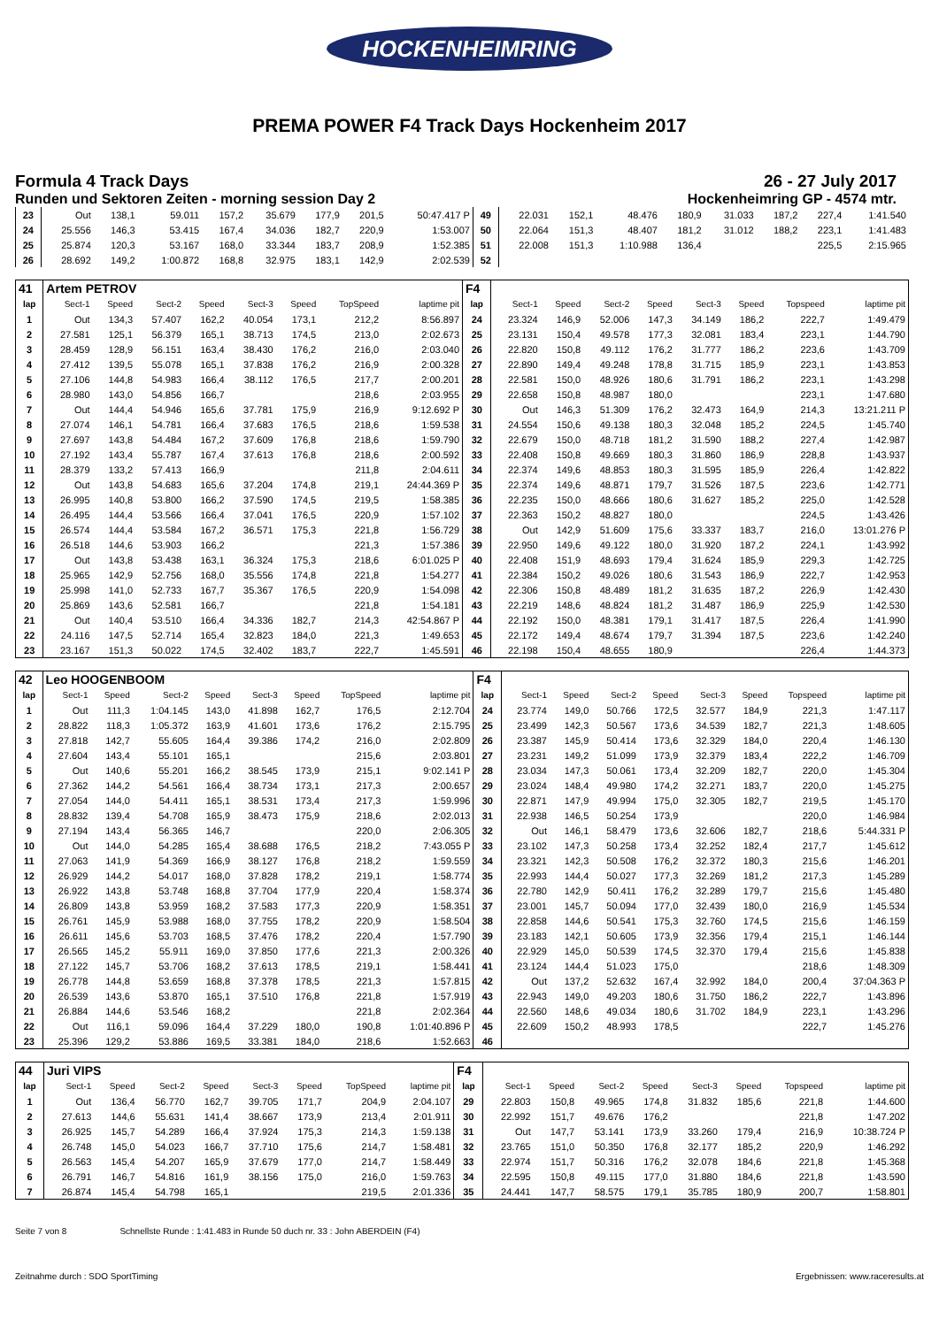HOCKENHEIMRING
PREMA POWER F4 Track Days Hockenheim 2017
Formula 4 Track Days 26 - 27 July 2017
Runden und Sektoren Zeiten - morning session Day 2 Hockenheimring GP - 4574 mtr.
| 23 | Out | 138,1 | 59.011 | 157,2 | 35.679 | 177,9 | 201,5 | 50:47.417 P | 49 | 22.031 | 152,1 | 48.476 | 180,9 | 31.033 | 187,2 | 227,4 | 1:41.540 |
| 24 | 25.556 | 146,3 | 53.415 | 167,4 | 34.036 | 182,7 | 220,9 | 1:53.007 | 50 | 22.064 | 151,3 | 48.407 | 181,2 | 31.012 | 188,2 | 223,1 | 1:41.483 |
| 25 | 25.874 | 120,3 | 53.167 | 168,0 | 33.344 | 183,7 | 208,9 | 1:52.385 | 51 | 22.008 | 151,3 | 1:10.988 | 136,4 | | | 225,5 | 2:15.965 |
| 26 | 28.692 | 149,2 | 1:00.872 | 168,8 | 32.975 | 183,1 | 142,9 | 2:02.539 | 52 | | | | | | | | |
| 41 | Artem PETROV | | | | | | | | F4 | | | | | | | | |
| lap | Sect-1 | Speed | Sect-2 | Speed | Sect-3 | Speed | TopSpeed | laptime pit | lap | Sect-1 | Speed | Sect-2 | Speed | Sect-3 | Speed | Topspeed | laptime pit |
| 1 | Out | 134,3 | 57.407 | 162,2 | 40.054 | 173,1 | 212,2 | 8:56.897 | 24 | 23.324 | 146,9 | 52.006 | 147,3 | 34.149 | 186,2 | 222,7 | 1:49.479 |
| 2 | 27.581 | 125,1 | 56.379 | 165,1 | 38.713 | 174,5 | 213,0 | 2:02.673 | 25 | 23.131 | 150,4 | 49.578 | 177,3 | 32.081 | 183,4 | 223,1 | 1:44.790 |
| 3 | 28.459 | 128,9 | 56.151 | 163,4 | 38.430 | 176,2 | 216,0 | 2:03.040 | 26 | 22.820 | 150,8 | 49.112 | 176,2 | 31.777 | 186,2 | 223,6 | 1:43.709 |
| 4 | 27.412 | 139,5 | 55.078 | 165,1 | 37.838 | 176,2 | 216,9 | 2:00.328 | 27 | 22.890 | 149,4 | 49.248 | 178,8 | 31.715 | 185,9 | 223,1 | 1:43.853 |
| 5 | 27.106 | 144,8 | 54.983 | 166,4 | 38.112 | 176,5 | 217,7 | 2:00.201 | 28 | 22.581 | 150,0 | 48.926 | 180,6 | 31.791 | 186,2 | 223,1 | 1:43.298 |
| 6 | 28.980 | 143,0 | 54.856 | 166,7 | | | 218,6 | 2:03.955 | 29 | 22.658 | 150,8 | 48.987 | 180,0 | | | 223,1 | 1:47.680 |
| 7 | Out | 144,4 | 54.946 | 165,6 | 37.781 | 175,9 | 216,9 | 9:12.692 P | 30 | Out | 146,3 | 51.309 | 176,2 | 32.473 | 164,9 | 214,3 | 13:21.211 P |
| 8 | 27.074 | 146,1 | 54.781 | 166,4 | 37.683 | 176,5 | 218,6 | 1:59.538 | 31 | 24.554 | 150,6 | 49.138 | 180,3 | 32.048 | 185,2 | 224,5 | 1:45.740 |
| 9 | 27.697 | 143,8 | 54.484 | 167,2 | 37.609 | 176,8 | 218,6 | 1:59.790 | 32 | 22.679 | 150,0 | 48.718 | 181,2 | 31.590 | 188,2 | 227,4 | 1:42.987 |
| 10 | 27.192 | 143,4 | 55.787 | 167,4 | 37.613 | 176,8 | 218,6 | 2:00.592 | 33 | 22.408 | 150,8 | 49.669 | 180,3 | 31.860 | 186,9 | 228,8 | 1:43.937 |
| 11 | 28.379 | 133,2 | 57.413 | 166,9 | | | 211,8 | 2:04.611 | 34 | 22.374 | 149,6 | 48.853 | 180,3 | 31.595 | 185,9 | 226,4 | 1:42.822 |
| 12 | Out | 143,8 | 54.683 | 165,6 | 37.204 | 174,8 | 219,1 | 24:44.369 P | 35 | 22.374 | 149,6 | 48.871 | 179,7 | 31.526 | 187,5 | 223,6 | 1:42.771 |
| 13 | 26.995 | 140,8 | 53.800 | 166,2 | 37.590 | 174,5 | 219,5 | 1:58.385 | 36 | 22.235 | 150,0 | 48.666 | 180,6 | 31.627 | 185,2 | 225,0 | 1:42.528 |
| 14 | 26.495 | 144,4 | 53.566 | 166,4 | 37.041 | 176,5 | 220,9 | 1:57.102 | 37 | 22.363 | 150,2 | 48.827 | 180,0 | | | 224,5 | 1:43.426 |
| 15 | 26.574 | 144,4 | 53.584 | 167,2 | 36.571 | 175,3 | 221,8 | 1:56.729 | 38 | Out | 142,9 | 51.609 | 175,6 | 33.337 | 183,7 | 216,0 | 13:01.276 P |
| 16 | 26.518 | 144,6 | 53.903 | 166,2 | | | 221,3 | 1:57.386 | 39 | 22.950 | 149,6 | 49.122 | 180,0 | 31.920 | 187,2 | 224,1 | 1:43.992 |
| 17 | Out | 143,8 | 53.438 | 163,1 | 36.324 | 175,3 | 218,6 | 6:01.025 P | 40 | 22.408 | 151,9 | 48.693 | 179,4 | 31.624 | 185,9 | 229,3 | 1:42.725 |
| 18 | 25.965 | 142,9 | 52.756 | 168,0 | 35.556 | 174,8 | 221,8 | 1:54.277 | 41 | 22.384 | 150,2 | 49.026 | 180,6 | 31.543 | 186,9 | 222,7 | 1:42.953 |
| 19 | 25.998 | 141,0 | 52.733 | 167,7 | 35.367 | 176,5 | 220,9 | 1:54.098 | 42 | 22.306 | 150,8 | 48.489 | 181,2 | 31.635 | 187,2 | 226,9 | 1:42.430 |
| 20 | 25.869 | 143,6 | 52.581 | 166,7 | | | 221,8 | 1:54.181 | 43 | 22.219 | 148,6 | 48.824 | 181,2 | 31.487 | 186,9 | 225,9 | 1:42.530 |
| 21 | Out | 140,4 | 53.510 | 166,4 | 34.336 | 182,7 | 214,3 | 42:54.867 P | 44 | 22.192 | 150,0 | 48.381 | 179,1 | 31.417 | 187,5 | 226,4 | 1:41.990 |
| 22 | 24.116 | 147,5 | 52.714 | 165,4 | 32.823 | 184,0 | 221,3 | 1:49.653 | 45 | 22.172 | 149,4 | 48.674 | 179,7 | 31.394 | 187,5 | 223,6 | 1:42.240 |
| 23 | 23.167 | 151,3 | 50.022 | 174,5 | 32.402 | 183,7 | 222,7 | 1:45.591 | 46 | 22.198 | 150,4 | 48.655 | 180,9 | | | 226,4 | 1:44.373 |
| 42 | Leo HOOGENBOOM | | | | | | | | F4 | | | | | | | | |
| lap | Sect-1 | Speed | Sect-2 | Speed | Sect-3 | Speed | TopSpeed | laptime pit | lap | Sect-1 | Speed | Sect-2 | Speed | Sect-3 | Speed | Topspeed | laptime pit |
| 1 | Out | 111,3 | 1:04.145 | 143,0 | 41.898 | 162,7 | 176,5 | 2:12.704 | 24 | 23.774 | 149,0 | 50.766 | 172,5 | 32.577 | 184,9 | 221,3 | 1:47.117 |
| 2 | 28.822 | 118,3 | 1:05.372 | 163,9 | 41.601 | 173,6 | 176,2 | 2:15.795 | 25 | 23.499 | 142,3 | 50.567 | 173,6 | 34.539 | 182,7 | 221,3 | 1:48.605 |
| 3 | 27.818 | 142,7 | 55.605 | 164,4 | 39.386 | 174,2 | 216,0 | 2:02.809 | 26 | 23.387 | 145,9 | 50.414 | 173,6 | 32.329 | 184,0 | 220,4 | 1:46.130 |
| 4 | 27.604 | 143,4 | 55.101 | 165,1 | | | 215,6 | 2:03.801 | 27 | 23.231 | 149,2 | 51.099 | 173,9 | 32.379 | 183,4 | 222,2 | 1:46.709 |
| 5 | Out | 140,6 | 55.201 | 166,2 | 38.545 | 173,9 | 215,1 | 9:02.141 P | 28 | 23.034 | 147,3 | 50.061 | 173,4 | 32.209 | 182,7 | 220,0 | 1:45.304 |
| 6 | 27.362 | 144,2 | 54.561 | 166,4 | 38.734 | 173,1 | 217,3 | 2:00.657 | 29 | 23.024 | 148,4 | 49.980 | 174,2 | 32.271 | 183,7 | 220,0 | 1:45.275 |
| 7 | 27.054 | 144,0 | 54.411 | 165,1 | 38.531 | 173,4 | 217,3 | 1:59.996 | 30 | 22.871 | 147,9 | 49.994 | 175,0 | 32.305 | 182,7 | 219,5 | 1:45.170 |
| 8 | 28.832 | 139,4 | 54.708 | 165,9 | 38.473 | 175,9 | 218,6 | 2:02.013 | 31 | 22.938 | 146,5 | 50.254 | 173,9 | | | 220,0 | 1:46.984 |
| 9 | 27.194 | 143,4 | 56.365 | 146,7 | | | 220,0 | 2:06.305 | 32 | Out | 146,1 | 58.479 | 173,6 | 32.606 | 182,7 | 218,6 | 5:44.331 P |
| 10 | Out | 144,0 | 54.285 | 165,4 | 38.688 | 176,5 | 218,2 | 7:43.055 P | 33 | 23.102 | 147,3 | 50.258 | 173,4 | 32.252 | 182,4 | 217,7 | 1:45.612 |
| 11 | 27.063 | 141,9 | 54.369 | 166,9 | 38.127 | 176,8 | 218,2 | 1:59.559 | 34 | 23.321 | 142,3 | 50.508 | 176,2 | 32.372 | 180,3 | 215,6 | 1:46.201 |
| 12 | 26.929 | 144,2 | 54.017 | 168,0 | 37.828 | 178,2 | 219,1 | 1:58.774 | 35 | 22.993 | 144,4 | 50.027 | 177,3 | 32.269 | 181,2 | 217,3 | 1:45.289 |
| 13 | 26.922 | 143,8 | 53.748 | 168,8 | 37.704 | 177,9 | 220,4 | 1:58.374 | 36 | 22.780 | 142,9 | 50.411 | 176,2 | 32.289 | 179,7 | 215,6 | 1:45.480 |
| 14 | 26.809 | 143,8 | 53.959 | 168,2 | 37.583 | 177,3 | 220,9 | 1:58.351 | 37 | 23.001 | 145,7 | 50.094 | 177,0 | 32.439 | 180,0 | 216,9 | 1:45.534 |
| 15 | 26.761 | 145,9 | 53.988 | 168,0 | 37.755 | 178,2 | 220,9 | 1:58.504 | 38 | 22.858 | 144,6 | 50.541 | 175,3 | 32.760 | 174,5 | 215,6 | 1:46.159 |
| 16 | 26.611 | 145,6 | 53.703 | 168,5 | 37.476 | 178,2 | 220,4 | 1:57.790 | 39 | 23.183 | 142,1 | 50.605 | 173,9 | 32.356 | 179,4 | 215,1 | 1:46.144 |
| 17 | 26.565 | 145,2 | 55.911 | 169,0 | 37.850 | 177,6 | 221,3 | 2:00.326 | 40 | 22.929 | 145,0 | 50.539 | 174,5 | 32.370 | 179,4 | 215,6 | 1:45.838 |
| 18 | 27.122 | 145,7 | 53.706 | 168,2 | 37.613 | 178,5 | 219,1 | 1:58.441 | 41 | 23.124 | 144,4 | 51.023 | 175,0 | | | 218,6 | 1:48.309 |
| 19 | 26.778 | 144,8 | 53.659 | 168,8 | 37.378 | 178,5 | 221,3 | 1:57.815 | 42 | Out | 137,2 | 52.632 | 167,4 | 32.992 | 184,0 | 200,4 | 37:04.363 P |
| 20 | 26.539 | 143,6 | 53.870 | 165,1 | 37.510 | 176,8 | 221,8 | 1:57.919 | 43 | 22.943 | 149,0 | 49.203 | 180,6 | 31.750 | 186,2 | 222,7 | 1:43.896 |
| 21 | 26.884 | 144,6 | 53.546 | 168,2 | | | 221,8 | 2:02.364 | 44 | 22.560 | 148,6 | 49.034 | 180,6 | 31.702 | 184,9 | 223,1 | 1:43.296 |
| 22 | Out | 116,1 | 59.096 | 164,4 | 37.229 | 180,0 | 190,8 | 1:01:40.896 P | 45 | 22.609 | 150,2 | 48.993 | 178,5 | | | 222,7 | 1:45.276 |
| 23 | 25.396 | 129,2 | 53.886 | 169,5 | 33.381 | 184,0 | 218,6 | 1:52.663 | 46 | | | | | | | | |
| 44 | Juri VIPS | | | | | | | | F4 | | | | | | | | |
| lap | Sect-1 | Speed | Sect-2 | Speed | Sect-3 | Speed | TopSpeed | laptime pit | lap | Sect-1 | Speed | Sect-2 | Speed | Sect-3 | Speed | Topspeed | laptime pit |
| 1 | Out | 136,4 | 56.770 | 162,7 | 39.705 | 171,7 | 204,9 | 2:04.107 | 29 | 22.803 | 150,8 | 49.965 | 174,8 | 31.832 | 185,6 | 221,8 | 1:44.600 |
| 2 | 27.613 | 144,6 | 55.631 | 141,4 | 38.667 | 173,9 | 213,4 | 2:01.911 | 30 | 22.992 | 151,7 | 49.676 | 176,2 | | | 221,8 | 1:47.202 |
| 3 | 26.925 | 145,7 | 54.289 | 166,4 | 37.924 | 175,3 | 214,3 | 1:59.138 | 31 | Out | 147,7 | 53.141 | 173,9 | 33.260 | 179,4 | 216,9 | 10:38.724 P |
| 4 | 26.748 | 145,0 | 54.023 | 166,7 | 37.710 | 175,6 | 214,7 | 1:58.481 | 32 | 23.765 | 151,0 | 50.350 | 176,8 | 32.177 | 185,2 | 220,9 | 1:46.292 |
| 5 | 26.563 | 145,4 | 54.207 | 165,9 | 37.679 | 177,0 | 214,7 | 1:58.449 | 33 | 22.974 | 151,7 | 50.316 | 176,2 | 32.078 | 184,6 | 221,8 | 1:45.368 |
| 6 | 26.791 | 146,7 | 54.816 | 161,9 | 38.156 | 175,0 | 216,0 | 1:59.763 | 34 | 22.595 | 150,8 | 49.115 | 177,0 | 31.880 | 184,6 | 221,8 | 1:43.590 |
| 7 | 26.874 | 145,4 | 54.798 | 165,1 | | | 219,5 | 2:01.336 | 35 | 24.441 | 147,7 | 58.575 | 179,1 | 35.785 | 180,9 | 200,7 | 1:58.801 |
Seite 7 von 8 Schnellste Runde : 1:41.483 in Runde 50 duch nr. 33 : John ABERDEIN (F4)
Zeitnahme durch : SDO SportTiming Ergebnissen: www.raceresults.at